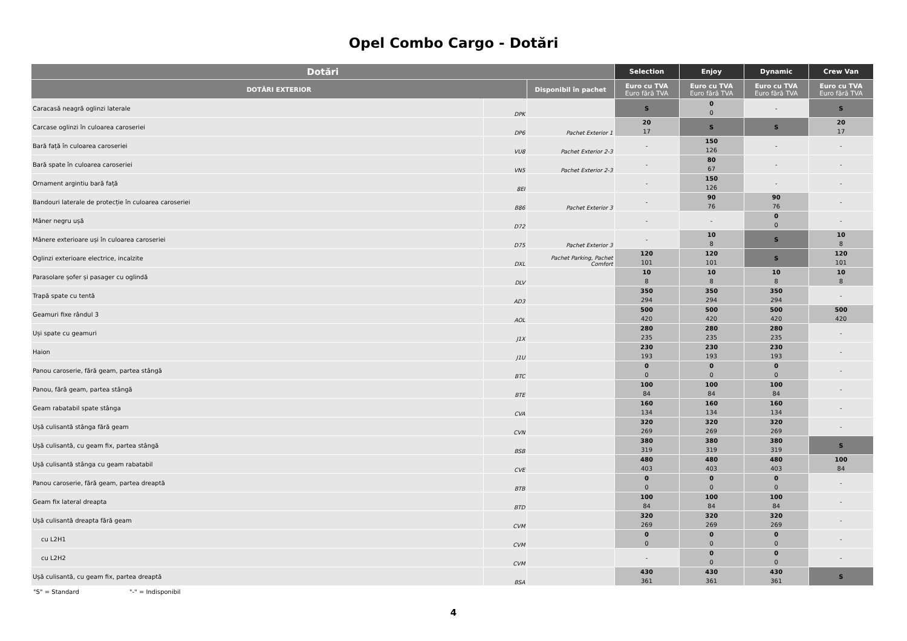Opel Combo Cargo - Dotări
| Dotări | | | Selection | Enjoy | Dynamic | Crew Van |
| --- | --- | --- | --- | --- | --- | --- |
| DOTĂRI EXTERIOR | | Disponibil în pachet | Euro cu TVA Euro fără TVA | Euro cu TVA Euro fără TVA | Euro cu TVA Euro fără TVA | Euro cu TVA Euro fără TVA |
| Caracasă neagră oglinzi laterale | DPK | | S | 0 0 | - | S |
| Carcase oglinzi în culoarea caroseriei | DP6 | Pachet Exterior 1 | 20 17 | S | S | 20 17 |
| Bară față în culoarea caroseriei | VU8 | Pachet Exterior 2-3 | - | 150 126 | - | - |
| Bară spate în culoarea caroseriei | VN5 | Pachet Exterior 2-3 | - | 80 67 | - | - |
| Ornament argintiu bară față | 8EI | | - | 150 126 | - | - |
| Bandouri laterale de protecție în culoarea caroseriei | B86 | Pachet Exterior 3 | - | 90 76 | 90 76 | - |
| Mâner negru ușă | D72 | | - | - | 0 0 | - |
| Mânere exterioare uși în culoarea caroseriei | D75 | Pachet Exterior 3 | - | 10 8 | S | 10 8 |
| Oglinzi exterioare electrice, incalzite | DXL | Pachet Parking, Pachet Comfort | 120 101 | 120 101 | S | 120 101 |
| Parasolare șofer și pasager cu oglindă | DLV | | 10 8 | 10 8 | 10 8 | 10 8 |
| Trapă spate cu tentă | AD3 | | 350 294 | 350 294 | 350 294 | - |
| Geamuri fixe rândul 3 | AOL | | 500 420 | 500 420 | 500 420 | 500 420 |
| Uși spate cu geamuri | J1X | | 280 235 | 280 235 | 280 235 | - |
| Haion | J1U | | 230 193 | 230 193 | 230 193 | - |
| Panou caroserie, fără geam, partea stângă | BTC | | 0 0 | 0 0 | 0 0 | - |
| Panou, fără geam, partea stângă | BTE | | 100 84 | 100 84 | 100 84 | - |
| Geam rabatabil spate stânga | CVA | | 160 134 | 160 134 | 160 134 | - |
| Ușă culisantă stânga fără geam | CVN | | 320 269 | 320 269 | 320 269 | - |
| Ușă culisantă, cu geam fix, partea stângă | BSB | | 380 319 | 380 319 | 380 319 | S |
| Ușă culisantă stânga cu geam rabatabil | CVE | | 480 403 | 480 403 | 480 403 | 100 84 |
| Panou caroserie, fără geam, partea dreaptă | BTB | | 0 0 | 0 0 | 0 0 | - |
| Geam fix lateral dreapta | BTD | | 100 84 | 100 84 | 100 84 | - |
| Ușă culisantă dreapta fără geam | CVM | | 320 269 | 320 269 | 320 269 | - |
| cu L2H1 | CVM | | 0 0 | 0 0 | 0 0 | - |
| cu L2H2 | CVM | | - | 0 0 | 0 0 | - |
| Ușă culisantă, cu geam fix, partea dreaptă | BSA | | 430 361 | 430 361 | 430 361 | S |
"S" = Standard "-" = Indisponibil
4